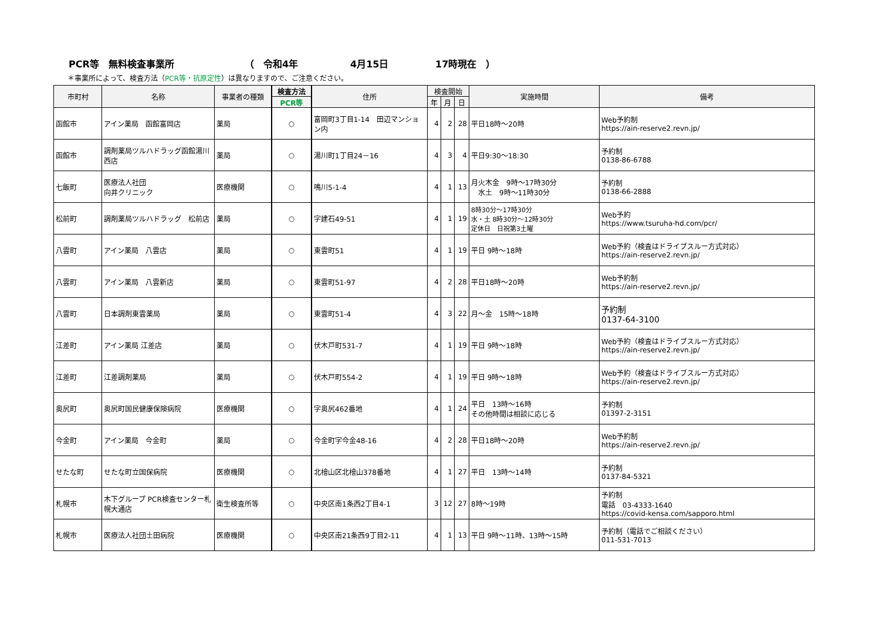PCR等　無料検査事業所 （　令和4年 4月15日 17時現在　）
＊事業所によって、検査方法（PCR等・抗原定性）は異なりますので、ご注意ください。
| 市町村 | 名称 | 事業者の種類 | 検査方法 | 住所 | 検査開始 | | | 実施時間 | 備考 |
| --- | --- | --- | --- | --- | --- | --- | --- | --- | --- |
| | | | PCR等 | | 年 | 月 | 日 | | |
| 函館市 | アイン薬局 函館富岡店 | 薬局 | ○ | 富岡町3丁目1-14 田辺マンション内 | 4 | 2 | 28 | 平日18時～20時 | Web予約制 https://ain-reserve2.revn.jp/ |
| 函館市 | 調剤薬局ツルハドラッグ函館湯川西店 | 薬局 | ○ | 湯川町1丁目24－16 | 4 | 3 | 4 | 平日9:30～18:30 | 予約制 0138-86-6788 |
| 七飯町 | 医療法人社団 向井クリニック | 医療機関 | ○ | 鳴川5-1-4 | 4 | 1 | 13 | 月火木金 9時～17時30分 水土 9時～11時30分 | 予約制 0138-66-2888 |
| 松前町 | 調剤薬局ツルハドラッグ 松前店 | 薬局 | ○ | 字建石49-51 | 4 | 1 | 19 | 8時30分～17時30分 水・土 8時30分～12時30分 定休日 日祝第3土曜 | Web予約 https://www.tsuruha-hd.com/pcr/ |
| 八雲町 | アイン薬局 八雲店 | 薬局 | ○ | 東雲町51 | 4 | 1 | 19 | 平日 9時～18時 | Web予約（検査はドライブスルー方式対応） https://ain-reserve2.revn.jp/ |
| 八雲町 | アイン薬局 八雲新店 | 薬局 | ○ | 東雲町51-97 | 4 | 2 | 28 | 平日18時～20時 | Web予約制 https://ain-reserve2.revn.jp/ |
| 八雲町 | 日本調剤東雲薬局 | 薬局 | ○ | 東雲町51-4 | 4 | 3 | 22 | 月～金 15時～18時 | 予約制 0137-64-3100 |
| 江差町 | アイン薬局 江差店 | 薬局 | ○ | 伏木戸町531-7 | 4 | 1 | 19 | 平日 9時～18時 | Web予約（検査はドライブスルー方式対応） https://ain-reserve2.revn.jp/ |
| 江差町 | 江差調剤薬局 | 薬局 | ○ | 伏木戸町554-2 | 4 | 1 | 19 | 平日 9時～18時 | Web予約（検査はドライブスルー方式対応） https://ain-reserve2.revn.jp/ |
| 奥尻町 | 奥尻町国民健康保険病院 | 医療機関 | ○ | 字奥尻462番地 | 4 | 1 | 24 | 平日 13時～16時 その他時間は相談に応じる | 予約制 01397-2-3151 |
| 今金町 | アイン薬局 今金町 | 薬局 | ○ | 今金町字今金48-16 | 4 | 2 | 28 | 平日18時～20時 | Web予約制 https://ain-reserve2.revn.jp/ |
| せたな町 | せたな町立国保病院 | 医療機関 | ○ | 北檜山区北檜山378番地 | 4 | 1 | 27 | 平日 13時～14時 | 予約制 0137-84-5321 |
| 札幌市 | 木下グループ PCR検査センター札幌大通店 | 衛生検査所等 | ○ | 中央区南1条西2丁目4-1 | 3 | 12 | 27 | 8時～19時 | 予約制 電話 03-4333-1640 https://covid-kensa.com/sapporo.html |
| 札幌市 | 医療法人社団土田病院 | 医療機関 | ○ | 中央区南21条西9丁目2-11 | 4 | 1 | 13 | 平日 9時～11時、13時～15時 | 予約制（電話でご相談ください） 011-531-7013 |